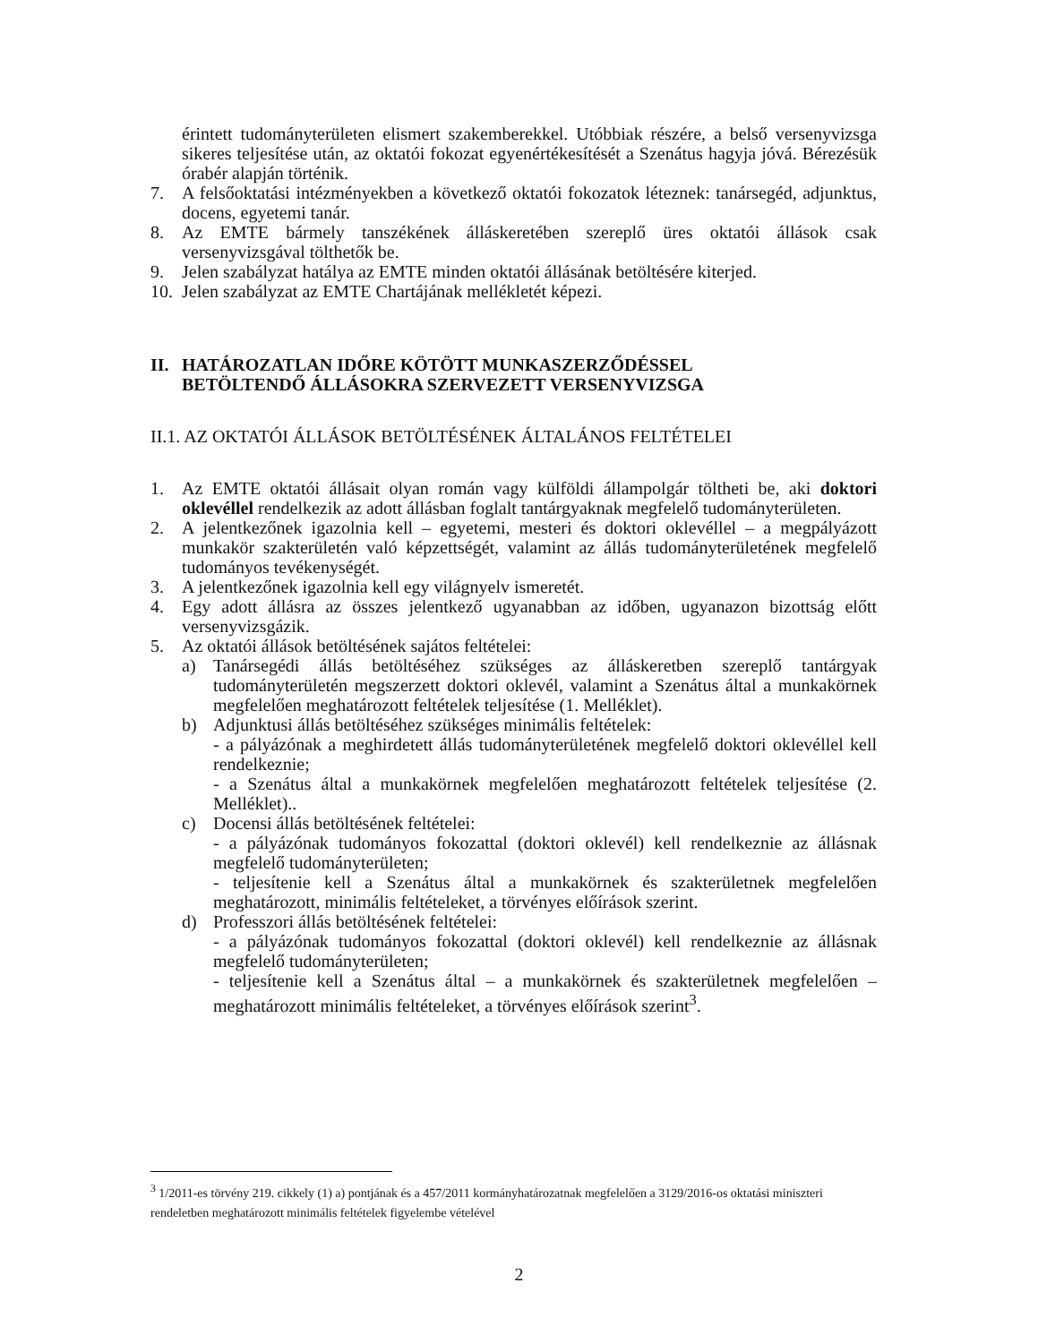érintett tudományterületen elismert szakemberekkel. Utóbbiak részére, a belső versenyvizsga sikeres teljesítése után, az oktatói fokozat egyenértékesítését a Szenátus hagyja jóvá. Bérezésük órabér alapján történik.
7. A felsőoktatási intézményekben a következő oktatói fokozatok léteznek: tanársegéd, adjunktus, docens, egyetemi tanár.
8. Az EMTE bármely tanszékének álláskeretében szereplő üres oktatói állások csak versenyvizsgával tölthetők be.
9. Jelen szabályzat hatálya az EMTE minden oktatói állásának betöltésére kiterjed.
10. Jelen szabályzat az EMTE Chartájának mellékletét képezi.
II. HATÁROZATLAN IDŐRE KÖTÖTT MUNKASZERZŐDÉSSEL
BETÖLTENDŐ ÁLLÁSOKRA SZERVEZETT VERSENYVIZSGA
II.1. AZ OKTATÓI ÁLLÁSOK BETÖLTÉSÉNEK ÁLTALÁNOS FELTÉTELEI
1. Az EMTE oktatói állásait olyan román vagy külföldi állampolgár töltheti be, aki doktori oklevéllel rendelkezik az adott állásban foglalt tantárgyaknak megfelelő tudományterületen.
2. A jelentkezőnek igazolnia kell – egyetemi, mesteri és doktori oklevéllel – a megpályázott munkakör szakterületén való képzettségét, valamint az állás tudományterületének megfelelő tudományos tevékenységét.
3. A jelentkezőnek igazolnia kell egy világnyelv ismeretét.
4. Egy adott állásra az összes jelentkező ugyanabban az időben, ugyanazon bizottság előtt versenyvizsgázik.
5. Az oktatói állások betöltésének sajátos feltételei:
a) Tanársegédi állás betöltéséhez szükséges az álláskeretben szereplő tantárgyak tudományterületén megszerzett doktori oklevél, valamint a Szenátus által a munkakörnek megfelelően meghatározott feltételek teljesítése (1. Melléklet).
b) Adjunktusi állás betöltéséhez szükséges minimális feltételek:
- a pályázónak a meghirdetett állás tudományterületének megfelelő doktori oklevéllel kell rendelkeznie;
- a Szenátus által a munkakörnek megfelelően meghatározott feltételek teljesítése (2. Melléklet)..
c) Docensi állás betöltésének feltételei:
- a pályázónak tudományos fokozattal (doktori oklevél) kell rendelkeznie az állásnak megfelelő tudományterületen;
- teljesítenie kell a Szenátus által a munkakörnek és szakterületnek megfelelően meghatározott, minimális feltételeket, a törvényes előírások szerint.
d) Professzori állás betöltésének feltételei:
- a pályázónak tudományos fokozattal (doktori oklevél) kell rendelkeznie az állásnak megfelelő tudományterületen;
- teljesítenie kell a Szenátus által – a munkakörnek és szakterületnek megfelelően – meghatározott minimális feltételeket, a törvényes előírások szerint<sup>3</sup>.
<sup>3</sup> 1/2011-es törvény 219. cikkely (1) a) pontjának és a 457/2011 kormányhatározatnak megfelelően a 3129/2016-os oktatási miniszteri rendeletben meghatározott minimális feltételek figyelembe vételével
2